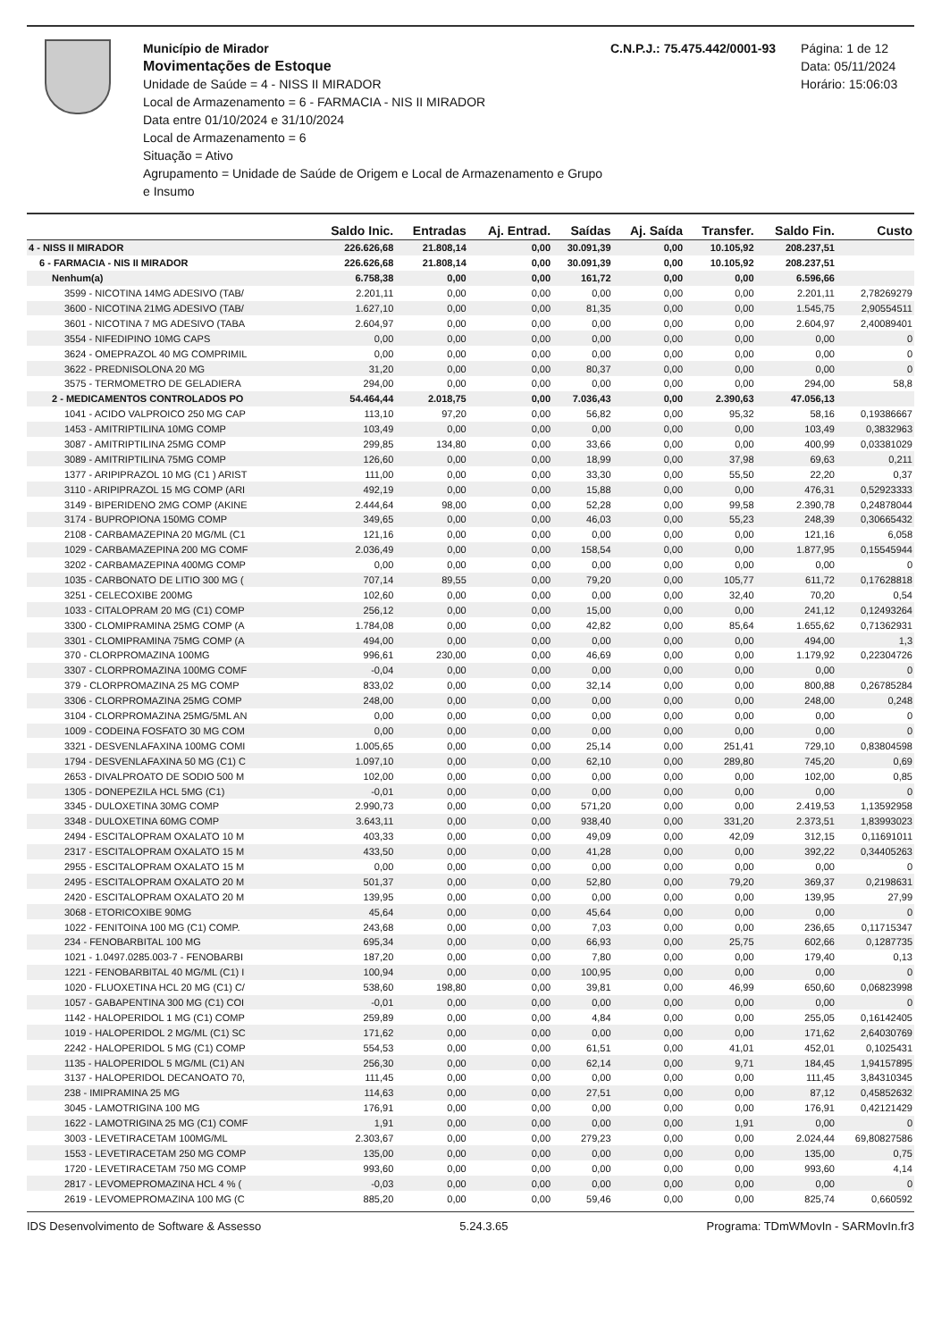Município de Mirador
Movimentações de Estoque
Unidade de Saúde = 4 - NISS II MIRADOR
Local de Armazenamento = 6 - FARMACIA - NIS II MIRADOR
Data entre 01/10/2024 e 31/10/2024
Local de Armazenamento = 6
Situação = Ativo
Agrupamento = Unidade de Saúde de Origem e Local de Armazenamento e Grupo e Insumo
C.N.P.J.: 75.475.442/0001-93 Página: 1 de 12
Data: 05/11/2024
Horário: 15:06:03
| | Saldo Inic. | Entradas | Aj. Entrad. | Saídas | Aj. Saída | Transfer. | Saldo Fin. | Custo |
| --- | --- | --- | --- | --- | --- | --- | --- | --- |
| 4 - NISS II MIRADOR | 226.626,68 | 21.808,14 | 0,00 | 30.091,39 | 0,00 | 10.105,92 | 208.237,51 | |
| 6 - FARMACIA - NIS II MIRADOR | 226.626,68 | 21.808,14 | 0,00 | 30.091,39 | 0,00 | 10.105,92 | 208.237,51 | |
| Nenhum(a) | 6.758,38 | 0,00 | 0,00 | 161,72 | 0,00 | 0,00 | 6.596,66 | |
| 3599 - NICOTINA 14MG ADESIVO (TAB/ | 2.201,11 | 0,00 | 0,00 | 0,00 | 0,00 | 0,00 | 2.201,11 | 2,78269279 |
| 3600 - NICOTINA 21MG ADESIVO (TAB/ | 1.627,10 | 0,00 | 0,00 | 81,35 | 0,00 | 0,00 | 1.545,75 | 2,90554511 |
| 3601 - NICOTINA 7 MG ADESIVO (TABA | 2.604,97 | 0,00 | 0,00 | 0,00 | 0,00 | 0,00 | 2.604,97 | 2,40089401 |
| 3554 - NIFEDIPINO 10MG CAPS | 0,00 | 0,00 | 0,00 | 0,00 | 0,00 | 0,00 | 0,00 | 0 |
| 3624 - OMEPRAZOL 40 MG COMPRIMIL | 0,00 | 0,00 | 0,00 | 0,00 | 0,00 | 0,00 | 0,00 | 0 |
| 3622 - PREDNISOLONA 20 MG | 31,20 | 0,00 | 0,00 | 80,37 | 0,00 | 0,00 | 0,00 | 0 |
| 3575 - TERMOMETRO DE GELADIERA | 294,00 | 0,00 | 0,00 | 0,00 | 0,00 | 0,00 | 294,00 | 58,8 |
| 2 - MEDICAMENTOS CONTROLADOS PO | 54.464,44 | 2.018,75 | 0,00 | 7.036,43 | 0,00 | 2.390,63 | 47.056,13 | |
| 1041 - ACIDO VALPROICO 250 MG CAP | 113,10 | 97,20 | 0,00 | 56,82 | 0,00 | 95,32 | 58,16 | 0,19386667 |
| 1453 - AMITRIPTILINA 10MG COMP | 103,49 | 0,00 | 0,00 | 0,00 | 0,00 | 0,00 | 103,49 | 0,3832963 |
| 3087 - AMITRIPTILINA 25MG COMP | 299,85 | 134,80 | 0,00 | 33,66 | 0,00 | 0,00 | 400,99 | 0,03381029 |
| 3089 - AMITRIPTILINA 75MG COMP | 126,60 | 0,00 | 0,00 | 18,99 | 0,00 | 37,98 | 69,63 | 0,211 |
| 1377 - ARIPIPRAZOL 10 MG (C1 ) ARIST | 111,00 | 0,00 | 0,00 | 33,30 | 0,00 | 55,50 | 22,20 | 0,37 |
| 3110 - ARIPIPRAZOL 15 MG COMP (ARI | 492,19 | 0,00 | 0,00 | 15,88 | 0,00 | 0,00 | 476,31 | 0,52923333 |
| 3149 - BIPERIDENO 2MG COMP (AKINE | 2.444,64 | 98,00 | 0,00 | 52,28 | 0,00 | 99,58 | 2.390,78 | 0,24878044 |
| 3174 - BUPROPIONA 150MG COMP | 349,65 | 0,00 | 0,00 | 46,03 | 0,00 | 55,23 | 248,39 | 0,30665432 |
| 2108 - CARBAMAZEPINA 20 MG/ML (C1 | 121,16 | 0,00 | 0,00 | 0,00 | 0,00 | 0,00 | 121,16 | 6,058 |
| 1029 - CARBAMAZEPINA 200 MG COMF | 2.036,49 | 0,00 | 0,00 | 158,54 | 0,00 | 0,00 | 1.877,95 | 0,15545944 |
| 3202 - CARBAMAZEPINA 400MG COMP | 0,00 | 0,00 | 0,00 | 0,00 | 0,00 | 0,00 | 0,00 | 0 |
| 1035 - CARBONATO DE LITIO 300 MG ( | 707,14 | 89,55 | 0,00 | 79,20 | 0,00 | 105,77 | 611,72 | 0,17628818 |
| 3251 - CELECOXIBE 200MG | 102,60 | 0,00 | 0,00 | 0,00 | 0,00 | 32,40 | 70,20 | 0,54 |
| 1033 - CITALOPRAM 20 MG (C1) COMP | 256,12 | 0,00 | 0,00 | 15,00 | 0,00 | 0,00 | 241,12 | 0,12493264 |
| 3300 - CLOMIPRAMINA 25MG COMP (A | 1.784,08 | 0,00 | 0,00 | 42,82 | 0,00 | 85,64 | 1.655,62 | 0,71362931 |
| 3301 - CLOMIPRAMINA 75MG COMP (A | 494,00 | 0,00 | 0,00 | 0,00 | 0,00 | 0,00 | 494,00 | 1,3 |
| 370 - CLORPROMAZINA 100MG | 996,61 | 230,00 | 0,00 | 46,69 | 0,00 | 0,00 | 1.179,92 | 0,22304726 |
| 3307 - CLORPROMAZINA 100MG COMF | -0,04 | 0,00 | 0,00 | 0,00 | 0,00 | 0,00 | 0,00 | 0 |
| 379 - CLORPROMAZINA 25 MG COMP | 833,02 | 0,00 | 0,00 | 32,14 | 0,00 | 0,00 | 800,88 | 0,26785284 |
| 3306 - CLORPROMAZINA 25MG COMP | 248,00 | 0,00 | 0,00 | 0,00 | 0,00 | 0,00 | 248,00 | 0,248 |
| 3104 - CLORPROMAZINA 25MG/5ML AN | 0,00 | 0,00 | 0,00 | 0,00 | 0,00 | 0,00 | 0,00 | 0 |
| 1009 - CODEINA FOSFATO 30 MG COM | 0,00 | 0,00 | 0,00 | 0,00 | 0,00 | 0,00 | 0,00 | 0 |
| 3321 - DESVENLAFAXINA 100MG COMI | 1.005,65 | 0,00 | 0,00 | 25,14 | 0,00 | 251,41 | 729,10 | 0,83804598 |
| 1794 - DESVENLAFAXINA 50 MG (C1) C | 1.097,10 | 0,00 | 0,00 | 62,10 | 0,00 | 289,80 | 745,20 | 0,69 |
| 2653 - DIVALPROATO DE SODIO 500 M | 102,00 | 0,00 | 0,00 | 0,00 | 0,00 | 0,00 | 102,00 | 0,85 |
| 1305 - DONEPEZILA HCL 5MG (C1) | -0,01 | 0,00 | 0,00 | 0,00 | 0,00 | 0,00 | 0,00 | 0 |
| 3345 - DULOXETINA 30MG COMP | 2.990,73 | 0,00 | 0,00 | 571,20 | 0,00 | 0,00 | 2.419,53 | 1,13592958 |
| 3348 - DULOXETINA 60MG COMP | 3.643,11 | 0,00 | 0,00 | 938,40 | 0,00 | 331,20 | 2.373,51 | 1,83993023 |
| 2494 - ESCITALOPRAM OXALATO 10 M | 403,33 | 0,00 | 0,00 | 49,09 | 0,00 | 42,09 | 312,15 | 0,11691011 |
| 2317 - ESCITALOPRAM OXALATO 15 M | 433,50 | 0,00 | 0,00 | 41,28 | 0,00 | 0,00 | 392,22 | 0,34405263 |
| 2955 - ESCITALOPRAM OXALATO 15 M | 0,00 | 0,00 | 0,00 | 0,00 | 0,00 | 0,00 | 0,00 | 0 |
| 2495 - ESCITALOPRAM OXALATO 20 M | 501,37 | 0,00 | 0,00 | 52,80 | 0,00 | 79,20 | 369,37 | 0,2198631 |
| 2420 - ESCITALOPRAM OXALATO 20 M | 139,95 | 0,00 | 0,00 | 0,00 | 0,00 | 0,00 | 139,95 | 27,99 |
| 3068 - ETORICOXIBE 90MG | 45,64 | 0,00 | 0,00 | 45,64 | 0,00 | 0,00 | 0,00 | 0 |
| 1022 - FENITOINA 100 MG (C1) COMP. | 243,68 | 0,00 | 0,00 | 7,03 | 0,00 | 0,00 | 236,65 | 0,11715347 |
| 234 - FENOBARBITAL 100 MG | 695,34 | 0,00 | 0,00 | 66,93 | 0,00 | 25,75 | 602,66 | 0,1287735 |
| 1021 - 1.0497.0285.003-7 - FENOBARBI | 187,20 | 0,00 | 0,00 | 7,80 | 0,00 | 0,00 | 179,40 | 0,13 |
| 1221 - FENOBARBITAL 40 MG/ML (C1) I | 100,94 | 0,00 | 0,00 | 100,95 | 0,00 | 0,00 | 0,00 | 0 |
| 1020 - FLUOXETINA HCL 20 MG (C1) C/ | 538,60 | 198,80 | 0,00 | 39,81 | 0,00 | 46,99 | 650,60 | 0,06823998 |
| 1057 - GABAPENTINA 300 MG (C1) COI | -0,01 | 0,00 | 0,00 | 0,00 | 0,00 | 0,00 | 0,00 | 0 |
| 1142 - HALOPERIDOL 1 MG (C1) COMP | 259,89 | 0,00 | 0,00 | 4,84 | 0,00 | 0,00 | 255,05 | 0,16142405 |
| 1019 - HALOPERIDOL 2 MG/ML (C1) SC | 171,62 | 0,00 | 0,00 | 0,00 | 0,00 | 0,00 | 171,62 | 2,64030769 |
| 2242 - HALOPERIDOL 5 MG (C1) COMP | 554,53 | 0,00 | 0,00 | 61,51 | 0,00 | 41,01 | 452,01 | 0,1025431 |
| 1135 - HALOPERIDOL 5 MG/ML (C1) AN | 256,30 | 0,00 | 0,00 | 62,14 | 0,00 | 9,71 | 184,45 | 1,94157895 |
| 3137 - HALOPERIDOL DECANOATO 70, | 111,45 | 0,00 | 0,00 | 0,00 | 0,00 | 0,00 | 111,45 | 3,84310345 |
| 238 - IMIPRAMINA 25 MG | 114,63 | 0,00 | 0,00 | 27,51 | 0,00 | 0,00 | 87,12 | 0,45852632 |
| 3045 - LAMOTRIGINA 100 MG | 176,91 | 0,00 | 0,00 | 0,00 | 0,00 | 0,00 | 176,91 | 0,42121429 |
| 1622 - LAMOTRIGINA 25 MG (C1) COMF | 1,91 | 0,00 | 0,00 | 0,00 | 0,00 | 1,91 | 0,00 | 0 |
| 3003 - LEVETIRACETAM 100MG/ML | 2.303,67 | 0,00 | 0,00 | 279,23 | 0,00 | 0,00 | 2.024,44 | 69,80827586 |
| 1553 - LEVETIRACETAM 250 MG COMP | 135,00 | 0,00 | 0,00 | 0,00 | 0,00 | 0,00 | 135,00 | 0,75 |
| 1720 - LEVETIRACETAM 750 MG COMP | 993,60 | 0,00 | 0,00 | 0,00 | 0,00 | 0,00 | 993,60 | 4,14 |
| 2817 - LEVOMEPROMAZINA HCL 4 % ( | -0,03 | 0,00 | 0,00 | 0,00 | 0,00 | 0,00 | 0,00 | 0 |
| 2619 - LEVOMEPROMAZINA 100 MG (C | 885,20 | 0,00 | 0,00 | 59,46 | 0,00 | 0,00 | 825,74 | 0,660592 |
IDS Desenvolvimento de Software & Assesso 5.24.3.65 Programa: TDmWMovIn - SARMovIn.fr3